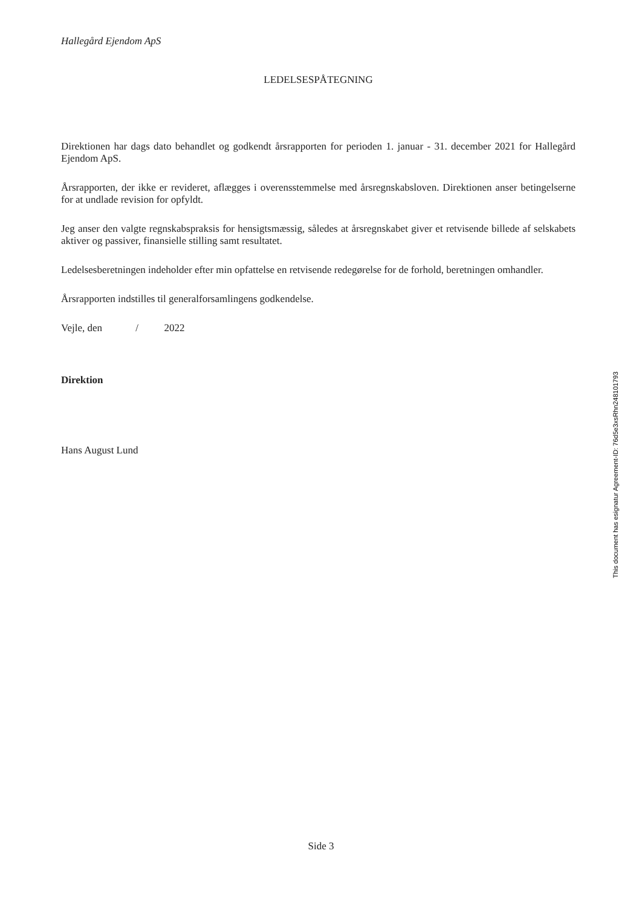Hallegård Ejendom ApS
LEDELSESPÅTEGNING
Direktionen har dags dato behandlet og godkendt årsrapporten for perioden 1. januar - 31. december 2021 for Hallegård Ejendom ApS.
Årsrapporten, der ikke er revideret, aflægges i overensstemmelse med årsregnskabsloven. Direktionen anser betingelserne for at undlade revision for opfyldt.
Jeg anser den valgte regnskabspraksis for hensigtsmæssig, således at årsregnskabet giver et retvisende billede af selskabets aktiver og passiver, finansielle stilling samt resultatet.
Ledelsesberetningen indeholder efter min opfattelse en retvisende redegørelse for de forhold, beretningen omhandler.
Årsrapporten indstilles til generalforsamlingens godkendelse.
Vejle, den / 2022
Direktion
Hans August Lund
This document has esignatur Agreement-ID: 76d5e3xsRhn248101793
Side 3